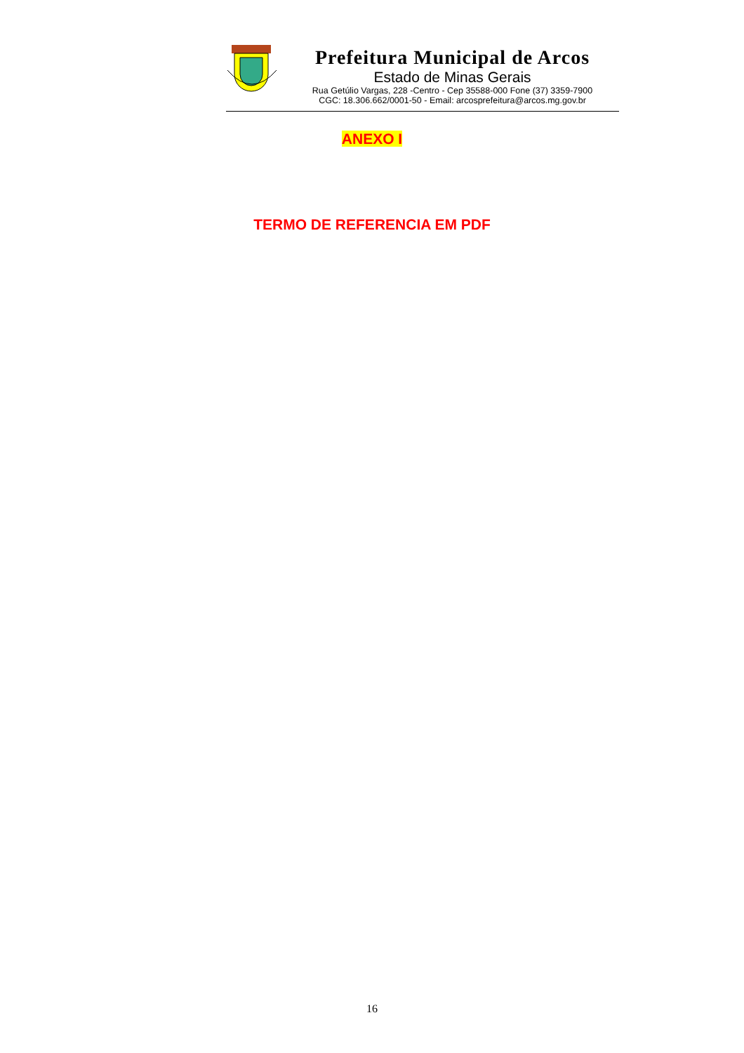Prefeitura Municipal de Arcos
Estado de Minas Gerais
Rua Getúlio Vargas, 228 -Centro - Cep 35588-000 Fone (37) 3359-7900
CGC: 18.306.662/0001-50 - Email: arcosprefeitura@arcos.mg.gov.br
ANEXO I
TERMO DE REFERENCIA EM PDF
16